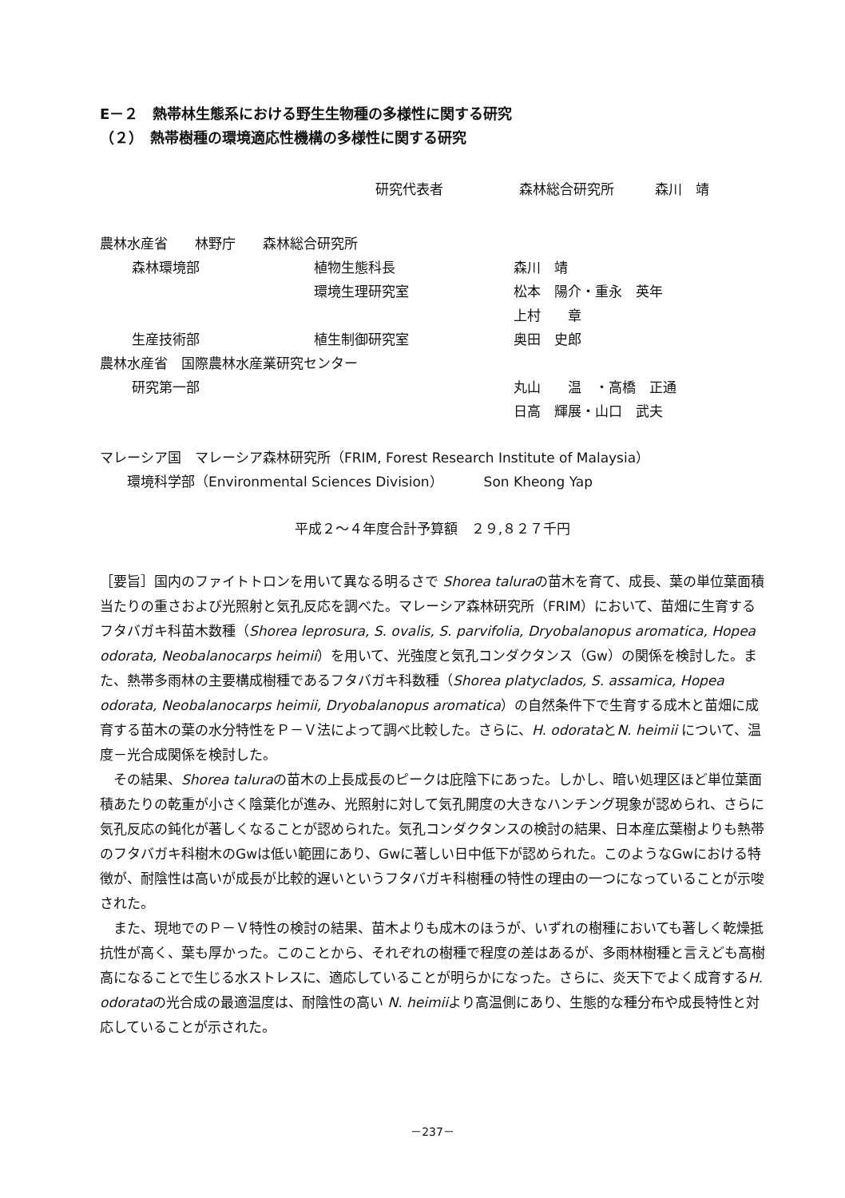E－２　熱帯林生態系における野生生物種の多様性に関する研究
（２）　熱帯樹種の環境適応性機構の多様性に関する研究
研究代表者 森林総合研究所　　　森川　靖
| 農林水産省 林野庁 森林総合研究所 | | | |
| | 森林環境部 | 植物生態科長 | 森川 靖 |
| | | 環境生理研究室 | 松本 陽介・重永 英年 |
| | | | 上村 章 |
| | 生産技術部 | 植生制御研究室 | 奥田 史郎 |
| 農林水産省 国際農林水産業研究センター | | | |
| | 研究第一部 | | 丸山 温 ・高橋 正通 |
| | | | 日高 輝展・山口 武夫 |
マレーシア国　マレーシア森林研究所（FRIM, Forest Research Institute of Malaysia）
　　環境科学部（Environmental Sciences Division）　　　Son Kheong Yap
平成２～４年度合計予算額　２９,８２７千円
［要旨］国内のファイトトロンを用いて異なる明るさで Shorea taluraの苗木を育て、成長、葉の単位葉面積当たりの重さおよび光照射と気孔反応を調べた。マレーシア森林研究所（FRIM）において、苗畑に生育するフタバガキ科苗木数種（Shorea leprosura, S. ovalis, S. parvifolia, Dryobalanopus aromatica, Hopea odorata, Neobalanocarps heimii）を用いて、光強度と気孔コンダクタンス（Gw）の関係を検討した。また、熱帯多雨林の主要構成樹種であるフタバガキ科数種（Shorea platyclados, S. assamica, Hopea odorata, Neobalanocarps heimii, Dryobalanopus aromatica）の自然条件下で生育する成木と苗畑に成育する苗木の葉の水分特性をＰ－Ｖ法によって調べ比較した。さらに、H. odorataとN. heimii について、温度－光合成関係を検討した。
その結果、Shorea taluraの苗木の上長成長のピークは庇陰下にあった。しかし、暗い処理区ほど単位葉面積あたりの乾重が小さく陰葉化が進み、光照射に対して気孔開度の大きなハンチング現象が認められ、さらに気孔反応の鈍化が著しくなることが認められた。気孔コンダクタンスの検討の結果、日本産広葉樹よりも熱帯のフタバガキ科樹木のGwは低い範囲にあり、Gwに著しい日中低下が認められた。このようなGwにおける特徴が、耐陰性は高いが成長が比較的遅いというフタバガキ科樹種の特性の理由の一つになっていることが示唆された。
また、現地でのＰ－Ｖ特性の検討の結果、苗木よりも成木のほうが、いずれの樹種においても著しく乾燥抵抗性が高く、葉も厚かった。このことから、それぞれの樹種で程度の差はあるが、多雨林樹種と言えども高樹高になることで生じる水ストレスに、適応していることが明らかになった。さらに、炎天下でよく成育するH. odorataの光合成の最適温度は、耐陰性の高い N. heimiiより高温側にあり、生態的な種分布や成長特性と対応していることが示された。
－237－